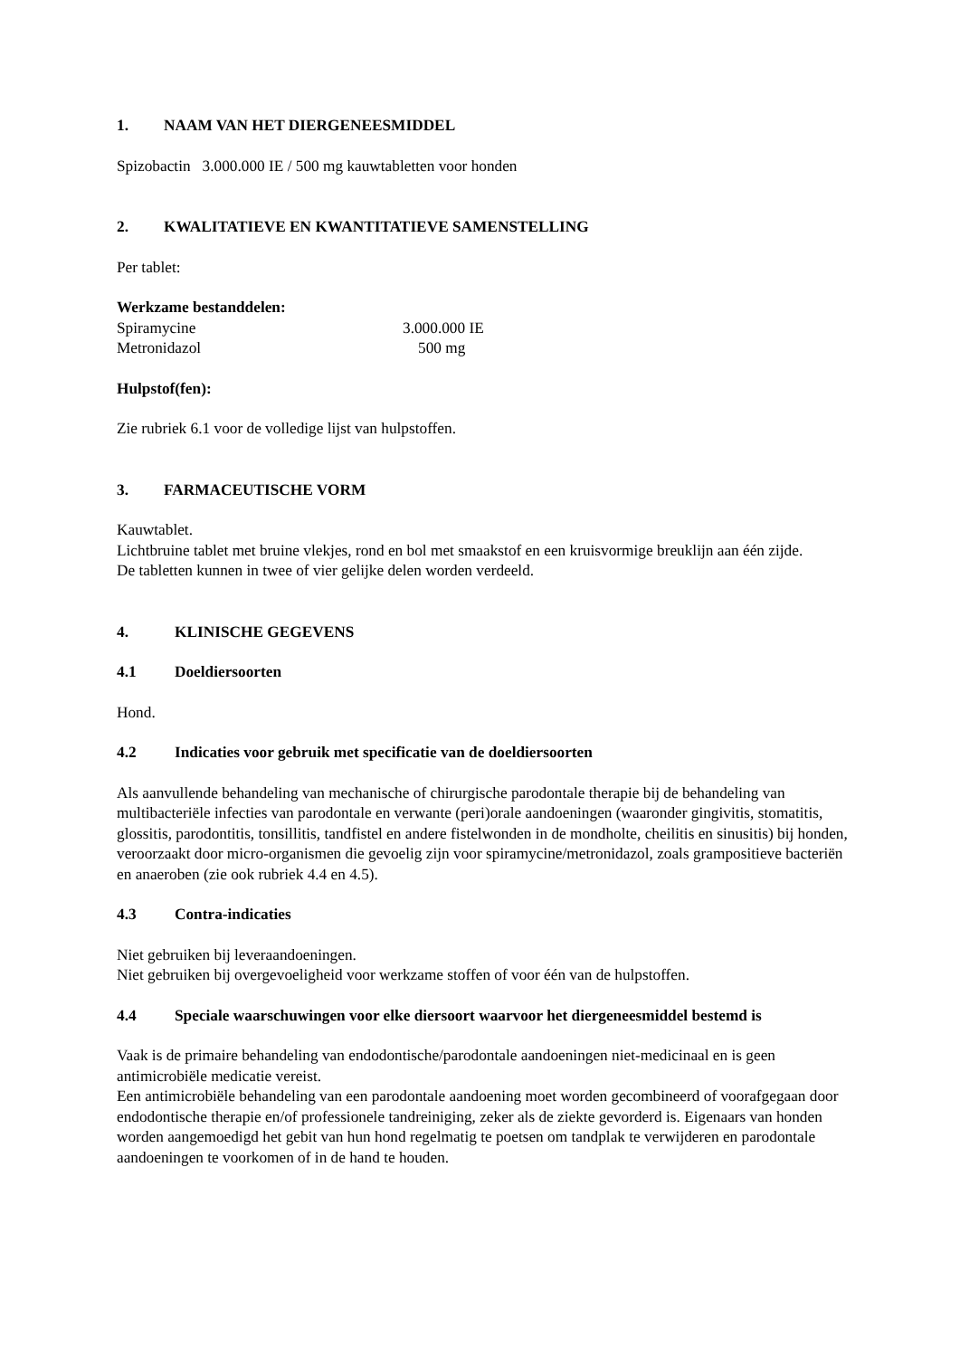1. NAAM VAN HET DIERGENEESMIDDEL
Spizobactin 3.000.000 IE / 500 mg kauwtabletten voor honden
2. KWALITATIEVE EN KWANTITATIEVE SAMENSTELLING
Per tablet:
Werkzame bestanddelen:
| Spiramycine | 3.000.000 IE |
| Metronidazol | 500 mg |
Hulpstof(fen):
Zie rubriek 6.1 voor de volledige lijst van hulpstoffen.
3. FARMACEUTISCHE VORM
Kauwtablet.
Lichtbruine tablet met bruine vlekjes, rond en bol met smaakstof en een kruisvormige breuklijn aan één zijde.
De tabletten kunnen in twee of vier gelijke delen worden verdeeld.
4. KLINISCHE GEGEVENS
4.1 Doeldiersoorten
Hond.
4.2 Indicaties voor gebruik met specificatie van de doeldiersoorten
Als aanvullende behandeling van mechanische of chirurgische parodontale therapie bij de behandeling van multibacteriële infecties van parodontale en verwante (peri)orale aandoeningen (waaronder gingivitis, stomatitis, glossitis, parodontitis, tonsillitis, tandfistel en andere fistelwonden in de mondholte, cheilitis en sinusitis) bij honden, veroorzaakt door micro-organismen die gevoelig zijn voor spiramycine/metronidazol, zoals grampositieve bacteriën en anaeroben (zie ook rubriek 4.4 en 4.5).
4.3 Contra-indicaties
Niet gebruiken bij leveraandoeningen.
Niet gebruiken bij overgevoeligheid voor werkzame stoffen of voor één van de hulpstoffen.
4.4 Speciale waarschuwingen voor elke diersoort waarvoor het diergeneesmiddel bestemd is
Vaak is de primaire behandeling van endodontische/parodontale aandoeningen niet-medicinaal en is geen antimicrobiële medicatie vereist.
Een antimicrobiële behandeling van een parodontale aandoening moet worden gecombineerd of voorafgegaan door endodontische therapie en/of professionele tandreiniging, zeker als de ziekte gevorderd is. Eigenaars van honden worden aangemoedigd het gebit van hun hond regelmatig te poetsen om tandplak te verwijderen en parodontale aandoeningen te voorkomen of in de hand te houden.